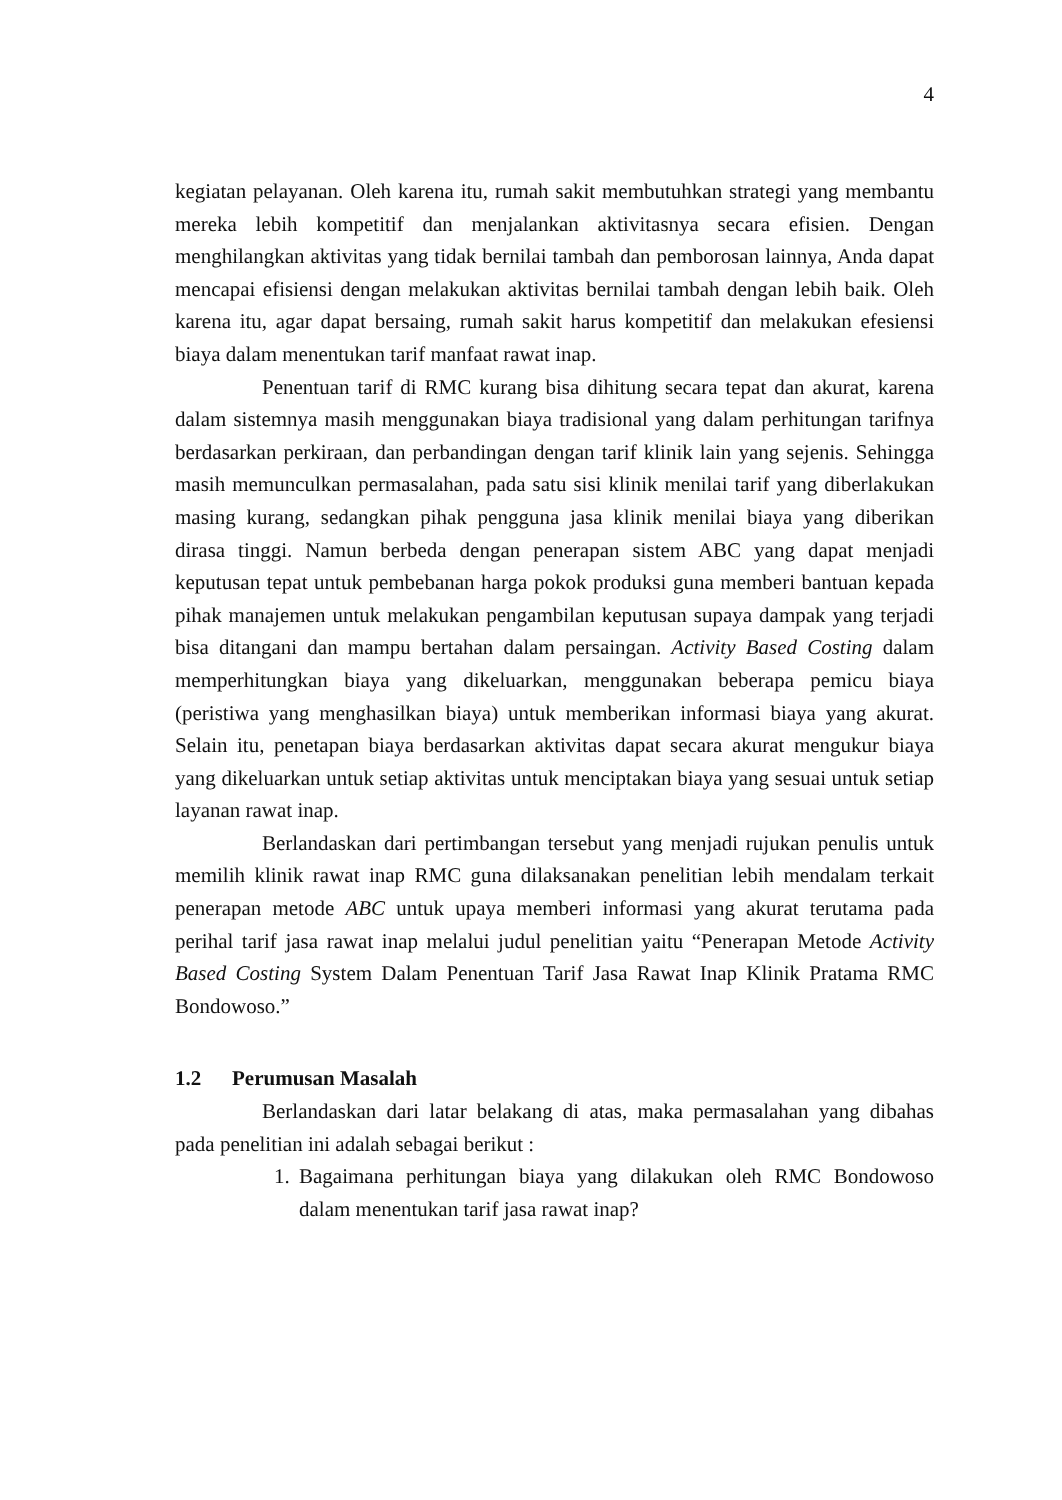4
kegiatan pelayanan. Oleh karena itu, rumah sakit membutuhkan strategi yang membantu mereka lebih kompetitif dan menjalankan aktivitasnya secara efisien. Dengan menghilangkan aktivitas yang tidak bernilai tambah dan pemborosan lainnya, Anda dapat mencapai efisiensi dengan melakukan aktivitas bernilai tambah dengan lebih baik. Oleh karena itu, agar dapat bersaing, rumah sakit harus kompetitif dan melakukan efesiensi biaya dalam menentukan tarif manfaat rawat inap.
Penentuan tarif di RMC kurang bisa dihitung secara tepat dan akurat, karena dalam sistemnya masih menggunakan biaya tradisional yang dalam perhitungan tarifnya berdasarkan perkiraan, dan perbandingan dengan tarif klinik lain yang sejenis. Sehingga masih memunculkan permasalahan, pada satu sisi klinik menilai tarif yang diberlakukan masing kurang, sedangkan pihak pengguna jasa klinik menilai biaya yang diberikan dirasa tinggi. Namun berbeda dengan penerapan sistem ABC yang dapat menjadi keputusan tepat untuk pembebanan harga pokok produksi guna memberi bantuan kepada pihak manajemen untuk melakukan pengambilan keputusan supaya dampak yang terjadi bisa ditangani dan mampu bertahan dalam persaingan. Activity Based Costing dalam memperhitungkan biaya yang dikeluarkan, menggunakan beberapa pemicu biaya (peristiwa yang menghasilkan biaya) untuk memberikan informasi biaya yang akurat. Selain itu, penetapan biaya berdasarkan aktivitas dapat secara akurat mengukur biaya yang dikeluarkan untuk setiap aktivitas untuk menciptakan biaya yang sesuai untuk setiap layanan rawat inap.
Berlandaskan dari pertimbangan tersebut yang menjadi rujukan penulis untuk memilih klinik rawat inap RMC guna dilaksanakan penelitian lebih mendalam terkait penerapan metode ABC untuk upaya memberi informasi yang akurat terutama pada perihal tarif jasa rawat inap melalui judul penelitian yaitu “Penerapan Metode Activity Based Costing System Dalam Penentuan Tarif Jasa Rawat Inap Klinik Pratama RMC Bondowoso.”
1.2 Perumusan Masalah
Berlandaskan dari latar belakang di atas, maka permasalahan yang dibahas pada penelitian ini adalah sebagai berikut :
1. Bagaimana perhitungan biaya yang dilakukan oleh RMC Bondowoso dalam menentukan tarif jasa rawat inap?